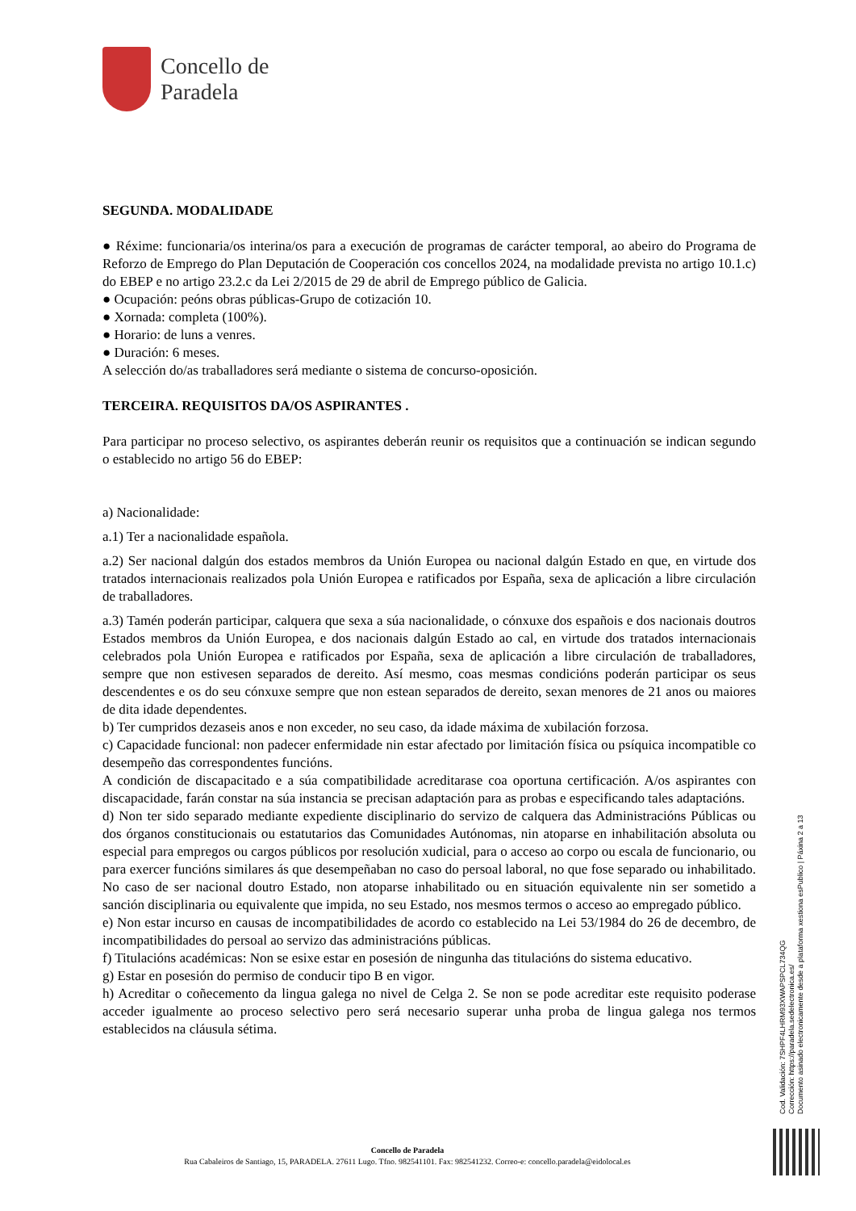Concello de
Paradela
SEGUNDA. MODALIDADE
● Réxime: funcionaria/os interina/os para a execución de programas de carácter temporal, ao abeiro do Programa de Reforzo de Emprego do Plan Deputación de Cooperación cos concellos 2024, na modalidade prevista no artigo 10.1.c) do EBEP e no artigo 23.2.c da Lei 2/2015 de 29 de abril de Emprego público de Galicia.
● Ocupación: peóns obras públicas-Grupo de cotización 10.
● Xornada: completa (100%).
● Horario: de luns a venres.
● Duración: 6 meses.
A selección do/as traballadores será mediante o sistema de concurso-oposición.
TERCEIRA. REQUISITOS DA/OS ASPIRANTES .
Para participar no proceso selectivo, os aspirantes deberán reunir os requisitos que a continuación se indican segundo o establecido no artigo 56 do EBEP:
a) Nacionalidade:
a.1) Ter a nacionalidade española.
a.2) Ser nacional dalgún dos estados membros da Unión Europea ou nacional dalgún Estado en que, en virtude dos tratados internacionais realizados pola Unión Europea e ratificados por España, sexa de aplicación a libre circulación de traballadores.
a.3) Tamén poderán participar, calquera que sexa a súa nacionalidade, o cónxuxe dos españois e dos nacionais doutros Estados membros da Unión Europea, e dos nacionais dalgún Estado ao cal, en virtude dos tratados internacionais celebrados pola Unión Europea e ratificados por España, sexa de aplicación a libre circulación de traballadores, sempre que non estivesen separados de dereito. Así mesmo, coas mesmas condicións poderán participar os seus descendentes e os do seu cónxuxe sempre que non estean separados de dereito, sexan menores de 21 anos ou maiores de dita idade dependentes.
b) Ter cumpridos dezaseis anos e non exceder, no seu caso, da idade máxima de xubilación forzosa.
c) Capacidade funcional: non padecer enfermidade nin estar afectado por limitación física ou psíquica incompatible co desempeño das correspondentes funcións.
A condición de discapacitado e a súa compatibilidade acreditarase coa oportuna certificación. A/os aspirantes con discapacidade, farán constar na súa instancia se precisan adaptación para as probas e especificando tales adaptacións.
d) Non ter sido separado mediante expediente disciplinario do servizo de calquera das Administracións Públicas ou dos órganos constitucionais ou estatutarios das Comunidades Autónomas, nin atoparse en inhabilitación absoluta ou especial para empregos ou cargos públicos por resolución xudicial, para o acceso ao corpo ou escala de funcionario, ou para exercer funcións similares ás que desempeñaban no caso do persoal laboral, no que fose separado ou inhabilitado. No caso de ser nacional doutro Estado, non atoparse inhabilitado ou en situación equivalente nin ser sometido a sanción disciplinaria ou equivalente que impida, no seu Estado, nos mesmos termos o acceso ao empregado público.
e) Non estar incurso en causas de incompatibilidades de acordo co establecido na Lei 53/1984 do 26 de decembro, de incompatibilidades do persoal ao servizo das administracións públicas.
f) Titulacións académicas: Non se esixe estar en posesión de ningunha das titulacións do sistema educativo.
g) Estar en posesión do permiso de conducir tipo B en vigor.
h) Acreditar o coñecemento da lingua galega no nivel de Celga 2. Se non se pode acreditar este requisito poderase acceder igualmente ao proceso selectivo pero será necesario superar unha proba de lingua galega nos termos establecidos na cláusula sétima.
Cod. Validación: 7SHPF4LHRM93XWAPSPCL734QG
Corrección: https://paradela.sedelectronica.es/
Documento asinado electronicamente desde a plataforma xestiona esPublico | Páxina 2 a 13
Concello de Paradela
Rua Cabaleiros de Santiago, 15, PARADELA. 27611 Lugo. Tfno. 982541101. Fax: 982541232. Correo-e: concello.paradela@eidolocal.es